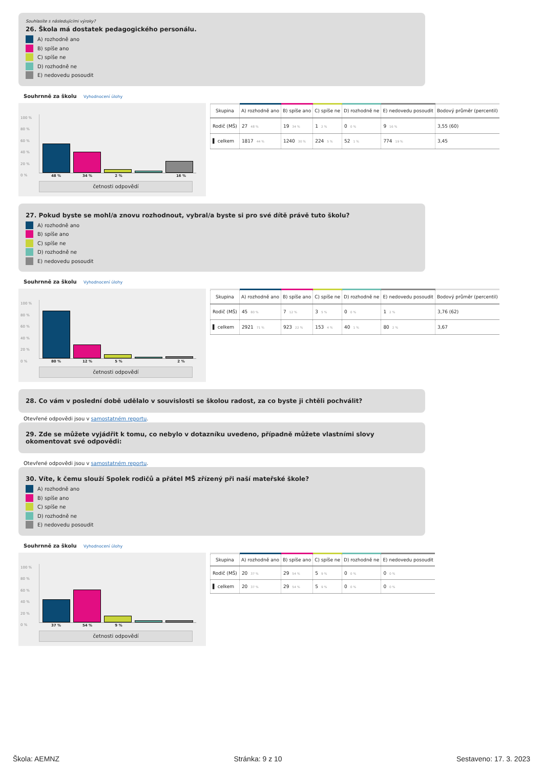Souhlasíte s následujícími výroky?
26. Škola má dostatek pedagogického personálu.
A) rozhodně ano
B) spíše ano
C) spíše ne
D) rozhodně ne
E) nedovedu posoudit
Souhrnně za školu Vyhodnocení úlohy
100 %
80 %
60 %
40 %
20 %
0 %
48 % 34 % 2 % 16 %
četnosti odpovědí
| Skupina | A) rozhodně ano | B) spíše ano | C) spíše ne | D) rozhodně ne | E) nedovedu posoudit | Bodový průměr (percentil) |
| --- | --- | --- | --- | --- | --- | --- |
| Rodič (MŠ) | 27 48 % | 19 34 % | 1 2 % | 0 0 % | 9 16 % | 3,55 (60) |
| ▌ celkem | 1817 44 % | 1240 30 % | 224 5 % | 52 1 % | 774 19 % | 3,45 |
27. Pokud byste se mohl/a znovu rozhodnout, vybral/a byste si pro své dítě právě tuto školu?
A) rozhodně ano
B) spíše ano
C) spíše ne
D) rozhodně ne
E) nedovedu posoudit
Souhrnně za školu Vyhodnocení úlohy
100 %
80 %
60 %
40 %
20 %
0 %
80 % 12 % 5 % 2 %
četnosti odpovědí
| Skupina | A) rozhodně ano | B) spíše ano | C) spíše ne | D) rozhodně ne | E) nedovedu posoudit | Bodový průměr (percentil) |
| --- | --- | --- | --- | --- | --- | --- |
| Rodič (MŠ) | 45 80 % | 7 12 % | 3 5 % | 0 0 % | 1 2 % | 3,76 (62) |
| ▌ celkem | 2921 71 % | 923 22 % | 153 4 % | 40 1 % | 80 2 % | 3,67 |
28. Co vám v poslední době udělalo v souvislosti se školou radost, za co byste ji chtěli pochválit?
Otevřené odpovědi jsou v samostatném reportu.
29. Zde se můžete vyjádřit k tomu, co nebylo v dotazníku uvedeno, případně můžete vlastními slovy okomentovat své odpovědi:
Otevřené odpovědi jsou v samostatném reportu.
30. Víte, k čemu slouží Spolek rodičů a přátel MŠ zřízený při naší mateřské škole?
A) rozhodně ano
B) spíše ano
C) spíše ne
D) rozhodně ne
E) nedovedu posoudit
Souhrnně za školu Vyhodnocení úlohy
100 %
80 %
60 %
40 %
20 %
0 %
37 % 54 % 9 %
četnosti odpovědí
| Skupina | A) rozhodně ano | B) spíše ano | C) spíše ne | D) rozhodně ne | E) nedovedu posoudit |
| --- | --- | --- | --- | --- | --- |
| Rodič (MŠ) | 20 37 % | 29 54 % | 5 9 % | 0 0 % | 0 0 % |
| ▌ celkem | 20 37 % | 29 54 % | 5 9 % | 0 0 % | 0 0 % |
Škola: AEMNZ Stránka: 9 z 10 Sestaveno: 17. 3. 2023